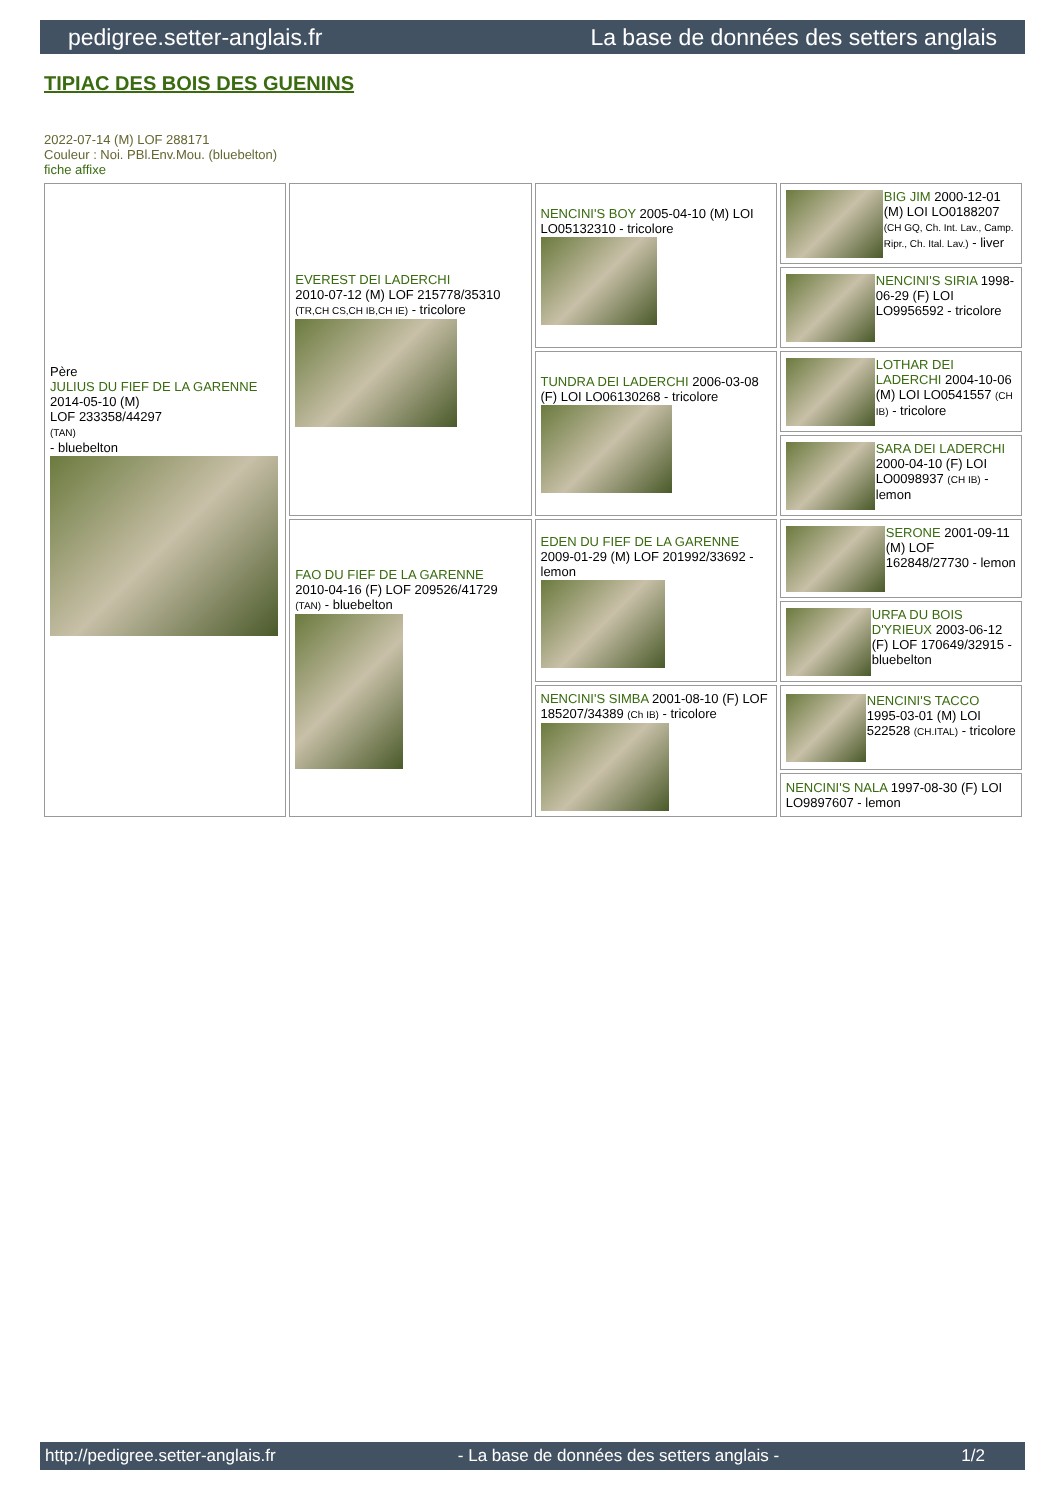pedigree.setter-anglais.fr La base de données des setters anglais
TIPIAC DES BOIS DES GUENINS
2022-07-14 (M) LOF 288171
Couleur : Noi. PBl.Env.Mou. (bluebelton)
fiche affixe
| Père JULIUS DU FIEF DE LA GARENNE 2014-05-10 (M) LOF 233358/44297 (TAN) - bluebelton | EVEREST DEI LADERCHI 2010-07-12 (M) LOF 215778/35310 (TR,CH CS,CH IB,CH IE) - tricolore | NENCINI'S BOY 2005-04-10 (M) LOI LO05132310 - tricolore | BIG JIM 2000-12-01 (M) LOI LO0188207 (CH GQ, Ch. Int. Lav., Camp. Ripr., Ch. Ital. Lav.) - liver |
| | | | NENCINI'S SIRIA 1998-06-29 (F) LOI LO9956592 - tricolore |
| | | TUNDRA DEI LADERCHI 2006-03-08 (F) LOI LO06130268 - tricolore | LOTHAR DEI LADERCHI 2004-10-06 (M) LOI LO0541557 (CH IB) - tricolore |
| | | | SARA DEI LADERCHI 2000-04-10 (F) LOI LO0098937 (CH IB) - lemon |
| | FAO DU FIEF DE LA GARENNE 2010-04-16 (F) LOF 209526/41729 (TAN) - bluebelton | EDEN DU FIEF DE LA GARENNE 2009-01-29 (M) LOF 201992/33692 - lemon | SERONE 2001-09-11 (M) LOF 162848/27730 - lemon |
| | | | URFA DU BOIS D'YRIEUX 2003-06-12 (F) LOF 170649/32915 - bluebelton |
| | | NENCINI'S SIMBA 2001-08-10 (F) LOF 185207/34389 (Ch IB) - tricolore | NENCINI'S TACCO 1995-03-01 (M) LOI 522528 (CH.ITAL) - tricolore |
| | | | NENCINI'S NALA 1997-08-30 (F) LOI LO9897607 - lemon |
http://pedigree.setter-anglais.fr - La base de données des setters anglais - 1/2